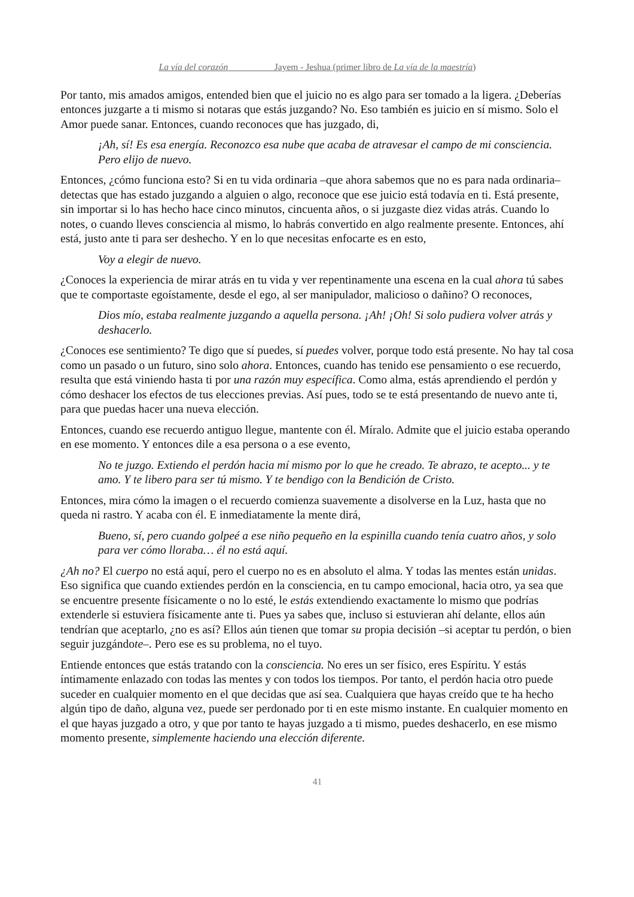La vía del corazón Jayem - Jeshua (primer libro de La vía de la maestría)
Por tanto, mis amados amigos, entended bien que el juicio no es algo para ser tomado a la ligera. ¿Deberías entonces juzgarte a ti mismo si notaras que estás juzgando? No. Eso también es juicio en sí mismo. Solo el Amor puede sanar. Entonces, cuando reconoces que has juzgado, di,
¡Ah, sí! Es esa energía. Reconozco esa nube que acaba de atravesar el campo de mi consciencia. Pero elijo de nuevo.
Entonces, ¿cómo funciona esto? Si en tu vida ordinaria –que ahora sabemos que no es para nada ordinaria– detectas que has estado juzgando a alguien o algo, reconoce que ese juicio está todavía en ti. Está presente, sin importar si lo has hecho hace cinco minutos, cincuenta años, o si juzgaste diez vidas atrás. Cuando lo notes, o cuando lleves consciencia al mismo, lo habrás convertido en algo realmente presente. Entonces, ahí está, justo ante ti para ser deshecho. Y en lo que necesitas enfocarte es en esto,
Voy a elegir de nuevo.
¿Conoces la experiencia de mirar atrás en tu vida y ver repentinamente una escena en la cual ahora tú sabes que te comportaste egoístamente, desde el ego, al ser manipulador, malicioso o dañino? O reconoces,
Dios mío, estaba realmente juzgando a aquella persona. ¡Ah! ¡Oh! Si solo pudiera volver atrás y deshacerlo.
¿Conoces ese sentimiento? Te digo que sí puedes, sí puedes volver, porque todo está presente. No hay tal cosa como un pasado o un futuro, sino solo ahora. Entonces, cuando has tenido ese pensamiento o ese recuerdo, resulta que está viniendo hasta ti por una razón muy específica. Como alma, estás aprendiendo el perdón y cómo deshacer los efectos de tus elecciones previas. Así pues, todo se te está presentando de nuevo ante ti, para que puedas hacer una nueva elección.
Entonces, cuando ese recuerdo antiguo llegue, mantente con él. Míralo. Admite que el juicio estaba operando en ese momento. Y entonces dile a esa persona o a ese evento,
No te juzgo. Extiendo el perdón hacia mí mismo por lo que he creado. Te abrazo, te acepto... y te amo. Y te libero para ser tú mismo. Y te bendigo con la Bendición de Cristo.
Entonces, mira cómo la imagen o el recuerdo comienza suavemente a disolverse en la Luz, hasta que no queda ni rastro. Y acaba con él. E inmediatamente la mente dirá,
Bueno, sí, pero cuando golpeé a ese niño pequeño en la espinilla cuando tenía cuatro años, y solo para ver cómo lloraba… él no está aquí.
¿Ah no? El cuerpo no está aquí, pero el cuerpo no es en absoluto el alma. Y todas las mentes están unidas. Eso significa que cuando extiendes perdón en la consciencia, en tu campo emocional, hacia otro, ya sea que se encuentre presente físicamente o no lo esté, le estás extendiendo exactamente lo mismo que podrías extenderle si estuviera físicamente ante ti. Pues ya sabes que, incluso si estuvieran ahí delante, ellos aún tendrían que aceptarlo, ¿no es así? Ellos aún tienen que tomar su propia decisión –si aceptar tu perdón, o bien seguir juzgándote–. Pero ese es su problema, no el tuyo.
Entiende entonces que estás tratando con la consciencia. No eres un ser físico, eres Espíritu. Y estás íntimamente enlazado con todas las mentes y con todos los tiempos. Por tanto, el perdón hacia otro puede suceder en cualquier momento en el que decidas que así sea. Cualquiera que hayas creído que te ha hecho algún tipo de daño, alguna vez, puede ser perdonado por ti en este mismo instante. En cualquier momento en el que hayas juzgado a otro, y que por tanto te hayas juzgado a ti mismo, puedes deshacerlo, en ese mismo momento presente, simplemente haciendo una elección diferente.
41